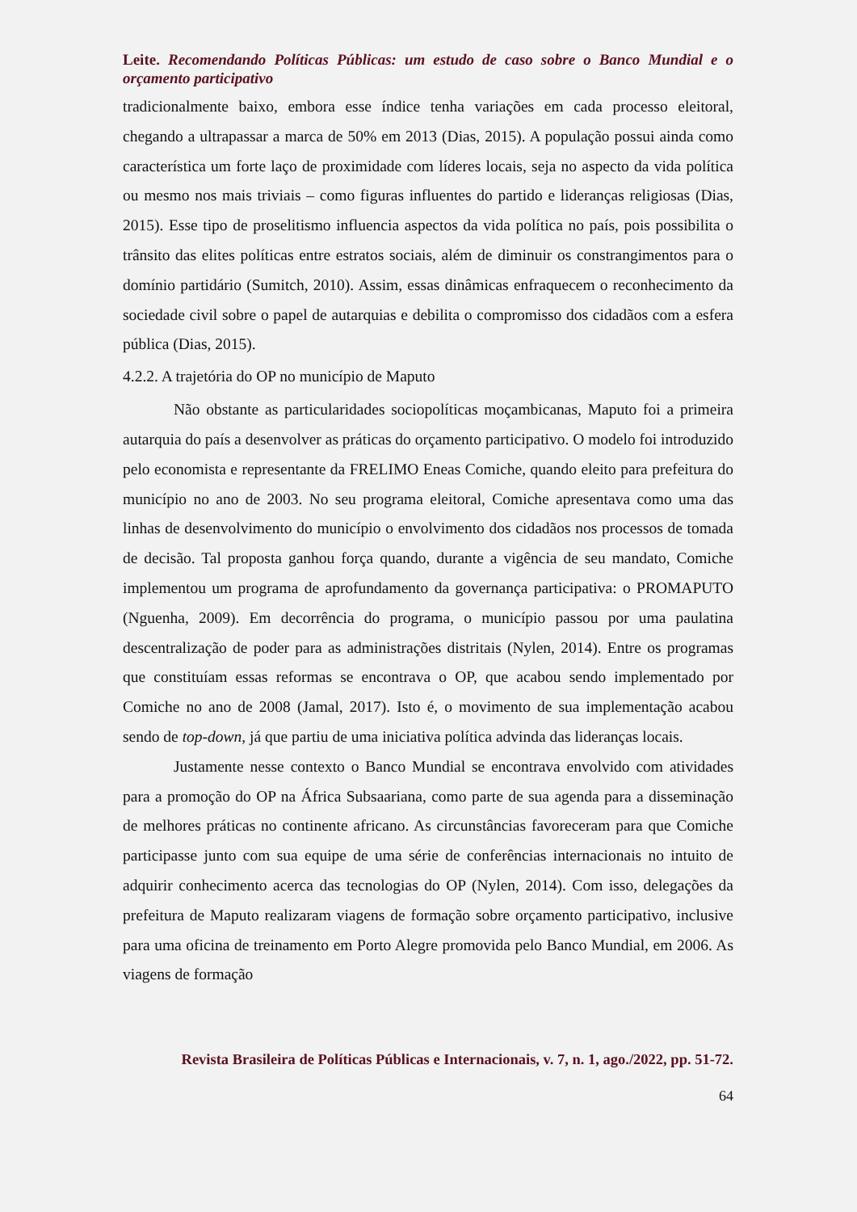Leite. Recomendando Políticas Públicas: um estudo de caso sobre o Banco Mundial e o orçamento participativo
tradicionalmente baixo, embora esse índice tenha variações em cada processo eleitoral, chegando a ultrapassar a marca de 50% em 2013 (Dias, 2015). A população possui ainda como característica um forte laço de proximidade com líderes locais, seja no aspecto da vida política ou mesmo nos mais triviais – como figuras influentes do partido e lideranças religiosas (Dias, 2015). Esse tipo de proselitismo influencia aspectos da vida política no país, pois possibilita o trânsito das elites políticas entre estratos sociais, além de diminuir os constrangimentos para o domínio partidário (Sumitch, 2010). Assim, essas dinâmicas enfraquecem o reconhecimento da sociedade civil sobre o papel de autarquias e debilita o compromisso dos cidadãos com a esfera pública (Dias, 2015).
4.2.2. A trajetória do OP no município de Maputo
Não obstante as particularidades sociopolíticas moçambicanas, Maputo foi a primeira autarquia do país a desenvolver as práticas do orçamento participativo. O modelo foi introduzido pelo economista e representante da FRELIMO Eneas Comiche, quando eleito para prefeitura do município no ano de 2003. No seu programa eleitoral, Comiche apresentava como uma das linhas de desenvolvimento do município o envolvimento dos cidadãos nos processos de tomada de decisão. Tal proposta ganhou força quando, durante a vigência de seu mandato, Comiche implementou um programa de aprofundamento da governança participativa: o PROMAPUTO (Nguenha, 2009). Em decorrência do programa, o município passou por uma paulatina descentralização de poder para as administrações distritais (Nylen, 2014). Entre os programas que constituíam essas reformas se encontrava o OP, que acabou sendo implementado por Comiche no ano de 2008 (Jamal, 2017). Isto é, o movimento de sua implementação acabou sendo de top-down, já que partiu de uma iniciativa política advinda das lideranças locais.
Justamente nesse contexto o Banco Mundial se encontrava envolvido com atividades para a promoção do OP na África Subsaariana, como parte de sua agenda para a disseminação de melhores práticas no continente africano. As circunstâncias favoreceram para que Comiche participasse junto com sua equipe de uma série de conferências internacionais no intuito de adquirir conhecimento acerca das tecnologias do OP (Nylen, 2014). Com isso, delegações da prefeitura de Maputo realizaram viagens de formação sobre orçamento participativo, inclusive para uma oficina de treinamento em Porto Alegre promovida pelo Banco Mundial, em 2006. As viagens de formação
Revista Brasileira de Políticas Públicas e Internacionais, v. 7, n. 1, ago./2022, pp. 51-72.
64